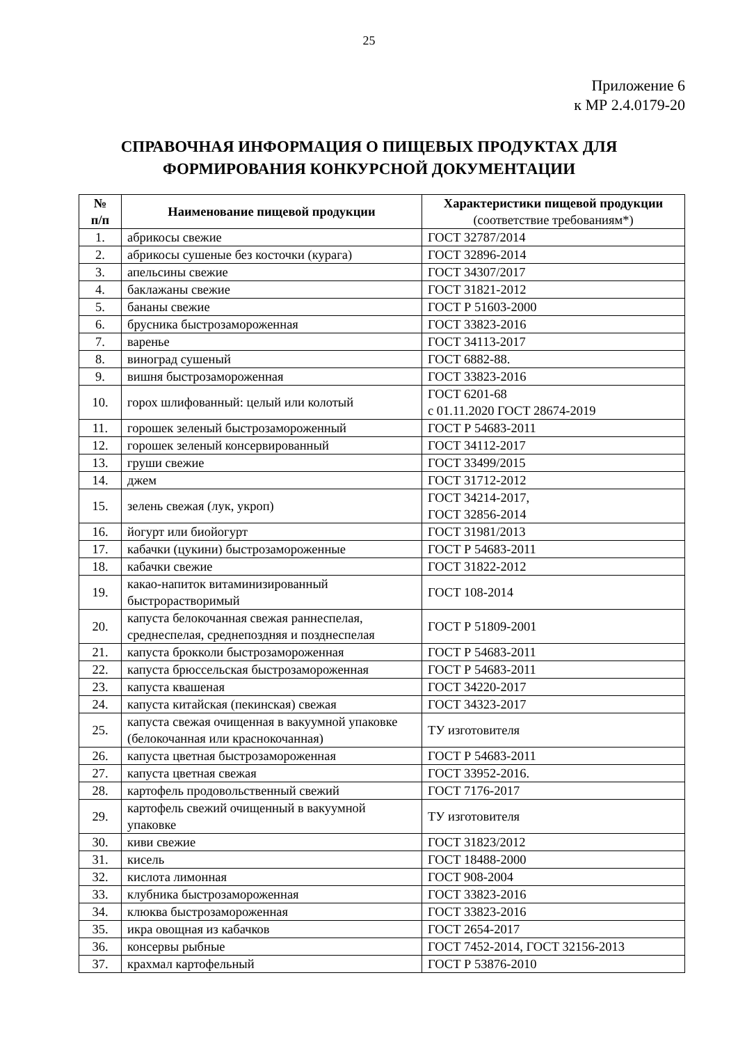25
Приложение 6
к МР 2.4.0179-20
СПРАВОЧНАЯ ИНФОРМАЦИЯ О ПИЩЕВЫХ ПРОДУКТАХ ДЛЯ
ФОРМИРОВАНИЯ КОНКУРСНОЙ ДОКУМЕНТАЦИИ
| № п/п | Наименование пищевой продукции | Характеристики пищевой продукции (соответствие требованиям*) |
| --- | --- | --- |
| 1. | абрикосы свежие | ГОСТ 32787/2014 |
| 2. | абрикосы сушеные без косточки (курага) | ГОСТ 32896-2014 |
| 3. | апельсины свежие | ГОСТ 34307/2017 |
| 4. | баклажаны свежие | ГОСТ 31821-2012 |
| 5. | бананы свежие | ГОСТ Р 51603-2000 |
| 6. | брусника быстрозамороженная | ГОСТ 33823-2016 |
| 7. | варенье | ГОСТ 34113-2017 |
| 8. | виноград сушеный | ГОСТ 6882-88. |
| 9. | вишня быстрозамороженная | ГОСТ 33823-2016 |
| 10. | горох шлифованный: целый или колотый | ГОСТ 6201-68 с 01.11.2020 ГОСТ 28674-2019 |
| 11. | горошек зеленый быстрозамороженный | ГОСТ Р 54683-2011 |
| 12. | горошек зеленый консервированный | ГОСТ 34112-2017 |
| 13. | груши свежие | ГОСТ 33499/2015 |
| 14. | джем | ГОСТ 31712-2012 |
| 15. | зелень свежая (лук, укроп) | ГОСТ 34214-2017, ГОСТ 32856-2014 |
| 16. | йогурт или биойогурт | ГОСТ 31981/2013 |
| 17. | кабачки (цукини) быстрозамороженные | ГОСТ Р 54683-2011 |
| 18. | кабачки свежие | ГОСТ 31822-2012 |
| 19. | какао-напиток витаминизированный быстрорастворимый | ГОСТ 108-2014 |
| 20. | капуста белокочанная свежая раннеспелая, среднеспелая, среднепоздняя и позднеспелая | ГОСТ Р 51809-2001 |
| 21. | капуста брокколи быстрозамороженная | ГОСТ Р 54683-2011 |
| 22. | капуста брюссельская быстрозамороженная | ГОСТ Р 54683-2011 |
| 23. | капуста квашеная | ГОСТ 34220-2017 |
| 24. | капуста китайская (пекинская) свежая | ГОСТ 34323-2017 |
| 25. | капуста свежая очищенная в вакуумной упаковке (белокочанная или краснокочанная) | ТУ изготовителя |
| 26. | капуста цветная быстрозамороженная | ГОСТ Р 54683-2011 |
| 27. | капуста цветная свежая | ГОСТ 33952-2016. |
| 28. | картофель продовольственный свежий | ГОСТ 7176-2017 |
| 29. | картофель свежий очищенный в вакуумной упаковке | ТУ изготовителя |
| 30. | киви свежие | ГОСТ 31823/2012 |
| 31. | кисель | ГОСТ 18488-2000 |
| 32. | кислота лимонная | ГОСТ 908-2004 |
| 33. | клубника быстрозамороженная | ГОСТ 33823-2016 |
| 34. | клюква быстрозамороженная | ГОСТ 33823-2016 |
| 35. | икра овощная из кабачков | ГОСТ 2654-2017 |
| 36. | консервы рыбные | ГОСТ 7452-2014, ГОСТ 32156-2013 |
| 37. | крахмал картофельный | ГОСТ Р 53876-2010 |